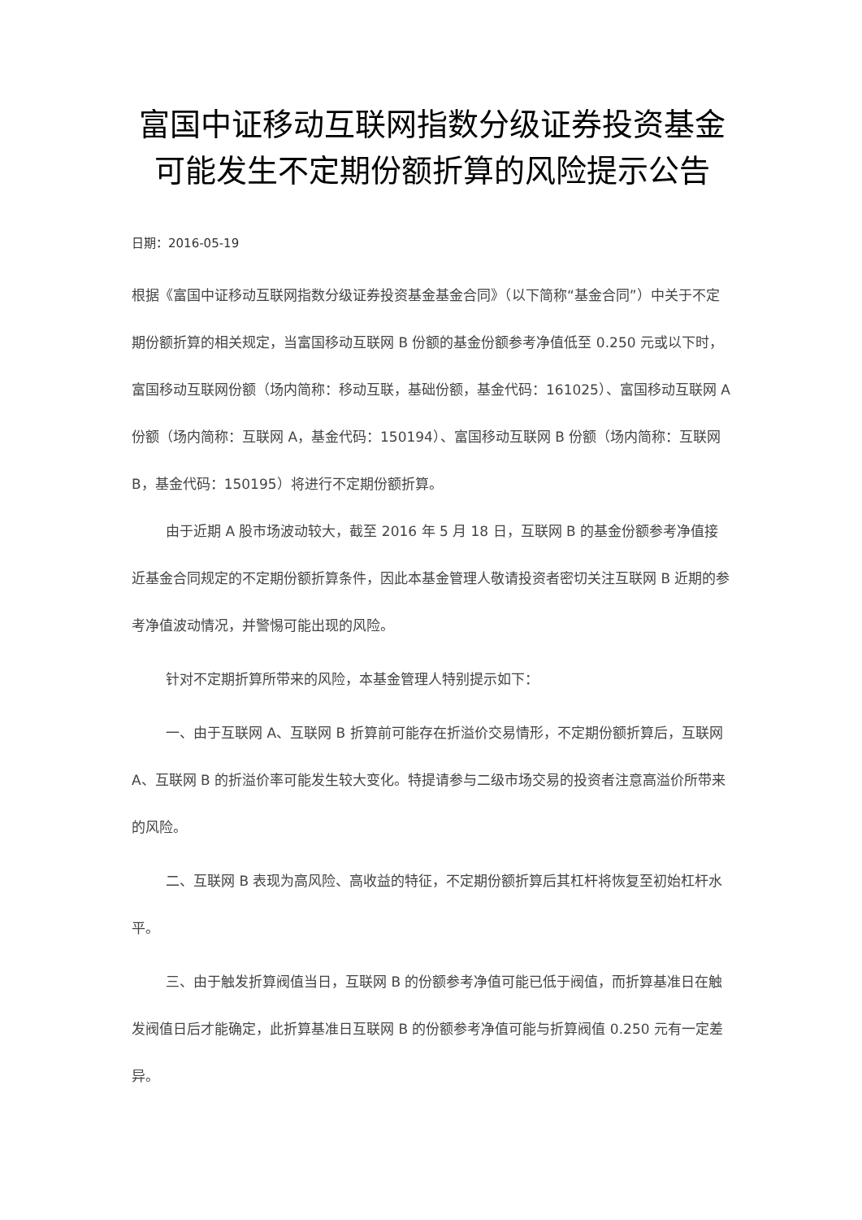富国中证移动互联网指数分级证券投资基金可能发生不定期份额折算的风险提示公告
日期：2016-05-19
根据《富国中证移动互联网指数分级证券投资基金基金合同》（以下简称“基金合同”）中关于不定期份额折算的相关规定，当富国移动互联网 B 份额的基金份额参考净值低至 0.250 元或以下时，富国移动互联网份额（场内简称：移动互联，基础份额，基金代码：161025）、富国移动互联网 A 份额（场内简称：互联网 A，基金代码：150194）、富国移动互联网 B 份额（场内简称：互联网 B，基金代码：150195）将进行不定期份额折算。
由于近期 A 股市场波动较大，截至 2016 年 5 月 18 日，互联网 B 的基金份额参考净值接近基金合同规定的不定期份额折算条件，因此本基金管理人敬请投资者密切关注互联网 B 近期的参考净值波动情况，并警惕可能出现的风险。
针对不定期折算所带来的风险，本基金管理人特别提示如下：
一、由于互联网 A、互联网 B 折算前可能存在折溢价交易情形，不定期份额折算后，互联网 A、互联网 B 的折溢价率可能发生较大变化。特提请参与二级市场交易的投资者注意高溢价所带来的风险。
二、互联网 B 表现为高风险、高收益的特征，不定期份额折算后其杠杆将恢复至初始杠杆水平。
三、由于触发折算阀值当日，互联网 B 的份额参考净值可能已低于阀值，而折算基准日在触发阀值日后才能确定，此折算基准日互联网 B 的份额参考净值可能与折算阀值 0.250 元有一定差异。